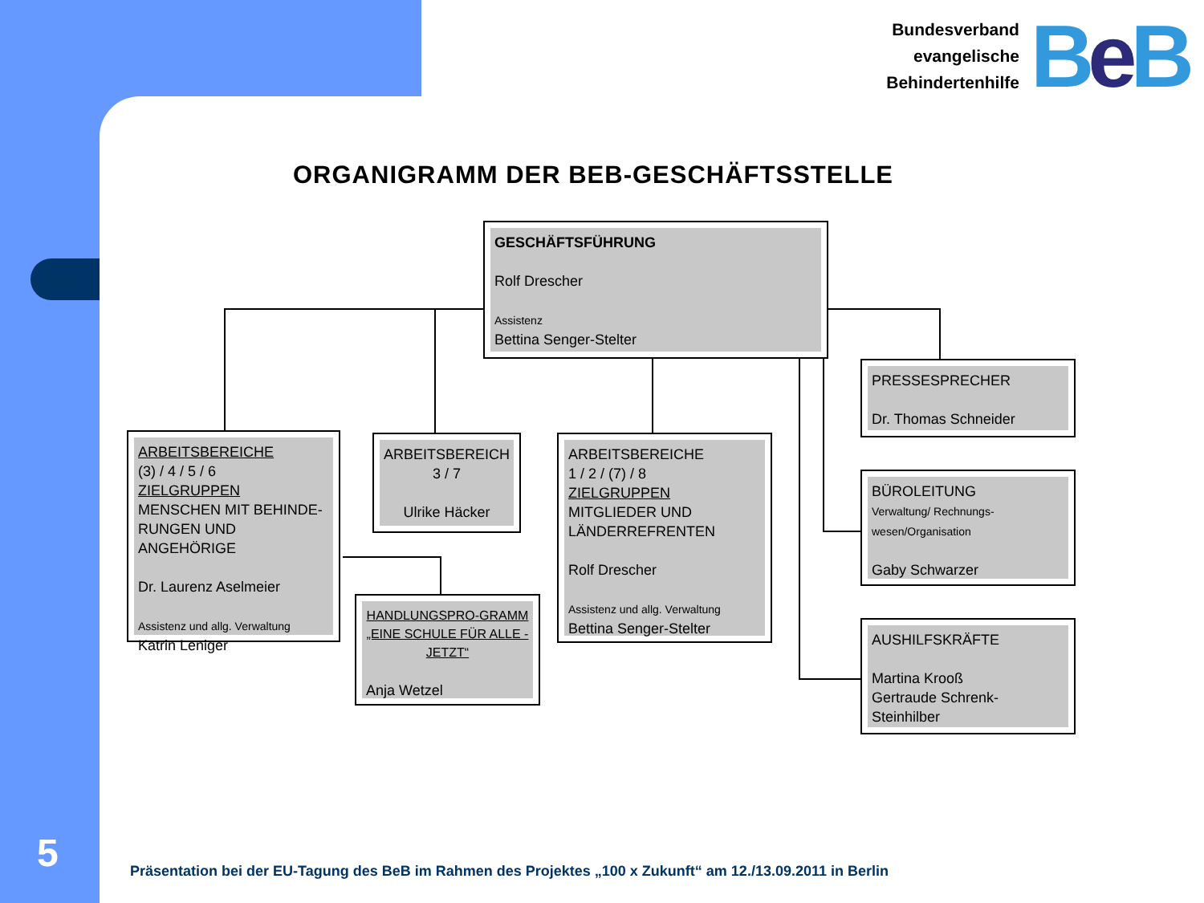Bundesverband
evangelische
Behindertenhilfe
BeB
ORGANIGRAMM DER BEB-GESCHÄFTSSTELLE
GESCHÄFTSFÜHRUNG
Rolf Drescher
Assistenz
Bettina Senger-Stelter
PRESSESPRECHER
Dr. Thomas Schneider
BÜROLEITUNG
Verwaltung/ Rechnungs-wesen/Organisation
Gaby Schwarzer
AUSHILFSKRÄFTE
Martina Krooß
Gertraude Schrenk-Steinhilber
ARBEITSBEREICHE
(3) / 4 / 5 / 6
ZIELGRUPPEN
MENSCHEN MIT BEHINDE-RUNGEN UND ANGEHÖRIGE
Dr. Laurenz Aselmeier
Assistenz und allg. Verwaltung
Katrin Leniger
ARBEITSBEREICH
3 / 7
Ulrike Häcker
ARBEITSBEREICHE
1 / 2 / (7) / 8
ZIELGRUPPEN
MITGLIEDER UND LÄNDERREFRENTEN
Rolf Drescher
Assistenz und allg. Verwaltung
Bettina Senger-Stelter
HANDLUNGSPRO-GRAMM „EINE SCHULE FÜR ALLE - JETZT“
Anja Wetzel
5
Präsentation bei der EU-Tagung des BeB im Rahmen des Projektes „100 x Zukunft“ am 12./13.09.2011 in Berlin